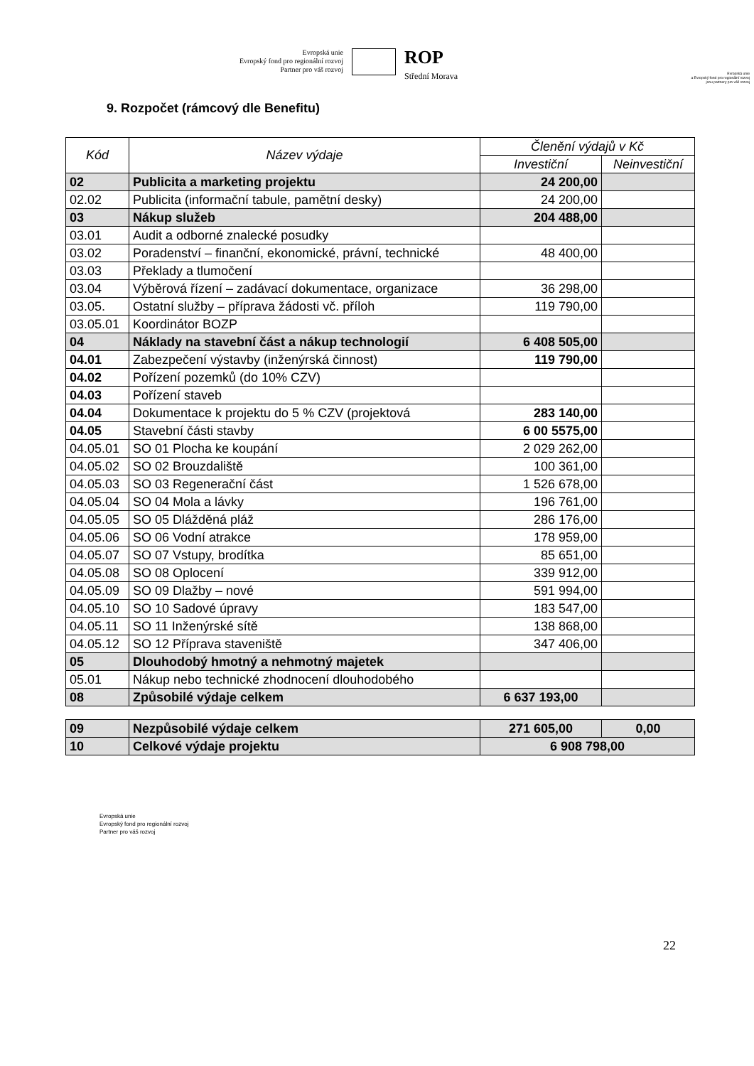Evropská unie
Evropský fond pro regionální rozvoj
Partner pro váš rozvoj
ROP
Střední Morava
Evropská unie
a Evropský fond pro regionální rozvoj
jsou partnery pro váš rozvoj
9. Rozpočet (rámcový dle Benefitu)
| Kód | Název výdaje | Členění výdajů v Kč | |
| --- | --- | --- | --- |
| | | Investiční | Neinvestiční |
| 02 | Publicita a marketing projektu | 24 200,00 | |
| 02.02 | Publicita (informační tabule, pamětní desky) | 24 200,00 | |
| 03 | Nákup služeb | 204 488,00 | |
| 03.01 | Audit a odborné znalecké posudky | | |
| 03.02 | Poradenství – finanční, ekonomické, právní, technické | 48 400,00 | |
| 03.03 | Překlady a tlumočení | | |
| 03.04 | Výběrová řízení – zadávací dokumentace, organizace | 36 298,00 | |
| 03.05. | Ostatní služby – příprava žádosti vč. příloh | 119 790,00 | |
| 03.05.01 | Koordinátor BOZP | | |
| 04 | Náklady na stavební část a nákup technologií | 6 408 505,00 | |
| 04.01 | Zabezpečení výstavby (inženýrská činnost) | 119 790,00 | |
| 04.02 | Pořízení pozemků (do 10% CZV) | | |
| 04.03 | Pořízení staveb | | |
| 04.04 | Dokumentace k projektu do 5 % CZV (projektová | 283 140,00 | |
| 04.05 | Stavební části stavby | 6 00 5575,00 | |
| 04.05.01 | SO 01 Plocha ke koupání | 2 029 262,00 | |
| 04.05.02 | SO 02 Brouzdaliště | 100 361,00 | |
| 04.05.03 | SO 03 Regenerační část | 1 526 678,00 | |
| 04.05.04 | SO 04 Mola a lávky | 196 761,00 | |
| 04.05.05 | SO 05 Dlážděná pláž | 286 176,00 | |
| 04.05.06 | SO 06 Vodní atrakce | 178 959,00 | |
| 04.05.07 | SO 07 Vstupy, brodítka | 85 651,00 | |
| 04.05.08 | SO 08 Oplocení | 339 912,00 | |
| 04.05.09 | SO 09 Dlažby – nové | 591 994,00 | |
| 04.05.10 | SO 10 Sadové úpravy | 183 547,00 | |
| 04.05.11 | SO 11 Inženýrské sítě | 138 868,00 | |
| 04.05.12 | SO 12 Příprava staveniště | 347 406,00 | |
| 05 | Dlouhodobý hmotný a nehmotný majetek | | |
| 05.01 | Nákup nebo technické zhodnocení dlouhodobého | | |
| 08 | Způsobilé výdaje celkem | 6 637 193,00 | |
| 09 | Nezpůsobilé výdaje celkem | 271 605,00 | 0,00 |
| 10 | Celkové výdaje projektu | 6 908 798,00 | |
Evropská unie
Evropský fond pro regionální rozvoj
Partner pro váš rozvoj
22